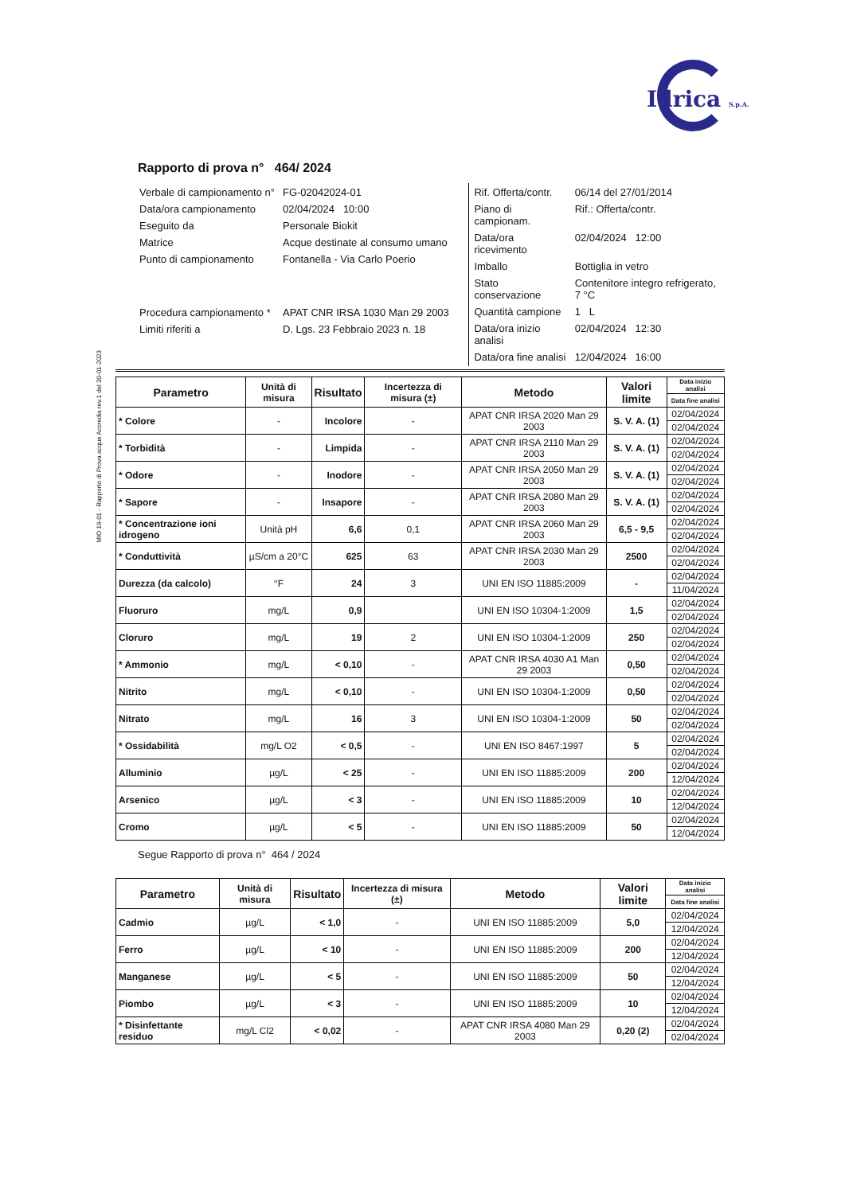Idrica S.p.A.
Rapporto di prova n° 464/ 2024
| Verbale di campionamento n° | FG-02042024-01 |
| Data/ora campionamento | 02/04/2024 10:00 |
| Eseguito da | Personale Biokit |
| Matrice | Acque destinate al consumo umano |
| Punto di campionamento | Fontanella - Via Carlo Poerio |
| Procedura campionamento * | APAT CNR IRSA 1030 Man 29 2003 |
| Limiti riferiti a | D. Lgs. 23 Febbraio 2023 n. 18 |
| Rif. Offerta/contr. | 06/14 del 27/01/2014 |
| Piano di campionam. | Rif.: Offerta/contr. |
| Data/ora ricevimento | 02/04/2024 12:00 |
| Imballo | Bottiglia in vetro |
| Stato conservazione | Contenitore integro refrigerato, 7 °C |
| Quantità campione | 1 L |
| Data/ora inizio analisi | 02/04/2024 12:30 |
| Data/ora fine analisi | 12/04/2024 16:00 |
MIO 19-01 - Rapporto di Prova acque Accredia rev.1 del 30-01-2023
| Parametro | Unità di misura | Risultato | Incertezza di misura (±) | Metodo | Valori limite | Data inizio analisi |
| --- | --- | --- | --- | --- | --- | --- |
| | | | | | | Data fine analisi |
| * Colore | - | Incolore | - | APAT CNR IRSA 2020 Man 29 2003 | S. V. A. (1) | 02/04/2024 |
| | | | | | | 02/04/2024 |
| * Torbidità | - | Limpida | - | APAT CNR IRSA 2110 Man 29 2003 | S. V. A. (1) | 02/04/2024 |
| | | | | | | 02/04/2024 |
| * Odore | - | Inodore | - | APAT CNR IRSA 2050 Man 29 2003 | S. V. A. (1) | 02/04/2024 |
| | | | | | | 02/04/2024 |
| * Sapore | - | Insapore | - | APAT CNR IRSA 2080 Man 29 2003 | S. V. A. (1) | 02/04/2024 |
| | | | | | | 02/04/2024 |
| * Concentrazione ioni idrogeno | Unità pH | 6,6 | 0,1 | APAT CNR IRSA 2060 Man 29 2003 | 6,5 - 9,5 | 02/04/2024 |
| | | | | | | 02/04/2024 |
| * Conduttività | µS/cm a 20°C | 625 | 63 | APAT CNR IRSA 2030 Man 29 2003 | 2500 | 02/04/2024 |
| | | | | | | 02/04/2024 |
| Durezza (da calcolo) | °F | 24 | 3 | UNI EN ISO 11885:2009 | - | 02/04/2024 |
| | | | | | | 11/04/2024 |
| Fluoruro | mg/L | 0,9 | | UNI EN ISO 10304-1:2009 | 1,5 | 02/04/2024 |
| | | | | | | 02/04/2024 |
| Cloruro | mg/L | 19 | 2 | UNI EN ISO 10304-1:2009 | 250 | 02/04/2024 |
| | | | | | | 02/04/2024 |
| * Ammonio | mg/L | < 0,10 | - | APAT CNR IRSA 4030 A1 Man 29 2003 | 0,50 | 02/04/2024 |
| | | | | | | 02/04/2024 |
| Nitrito | mg/L | < 0,10 | - | UNI EN ISO 10304-1:2009 | 0,50 | 02/04/2024 |
| | | | | | | 02/04/2024 |
| Nitrato | mg/L | 16 | 3 | UNI EN ISO 10304-1:2009 | 50 | 02/04/2024 |
| | | | | | | 02/04/2024 |
| * Ossidabilità | mg/L O2 | < 0,5 | - | UNI EN ISO 8467:1997 | 5 | 02/04/2024 |
| | | | | | | 02/04/2024 |
| Alluminio | µg/L | < 25 | - | UNI EN ISO 11885:2009 | 200 | 02/04/2024 |
| | | | | | | 12/04/2024 |
| Arsenico | µg/L | < 3 | - | UNI EN ISO 11885:2009 | 10 | 02/04/2024 |
| | | | | | | 12/04/2024 |
| Cromo | µg/L | < 5 | - | UNI EN ISO 11885:2009 | 50 | 02/04/2024 |
| | | | | | | 12/04/2024 |
Segue Rapporto di prova n° 464 / 2024
| Parametro | Unità di misura | Risultato | Incertezza di misura (±) | Metodo | Valori limite | Data inizio analisi |
| --- | --- | --- | --- | --- | --- | --- |
| | | | | | | Data fine analisi |
| Cadmio | µg/L | < 1,0 | - | UNI EN ISO 11885:2009 | 5,0 | 02/04/2024 |
| | | | | | | 12/04/2024 |
| Ferro | µg/L | < 10 | - | UNI EN ISO 11885:2009 | 200 | 02/04/2024 |
| | | | | | | 12/04/2024 |
| Manganese | µg/L | < 5 | - | UNI EN ISO 11885:2009 | 50 | 02/04/2024 |
| | | | | | | 12/04/2024 |
| Piombo | µg/L | < 3 | - | UNI EN ISO 11885:2009 | 10 | 02/04/2024 |
| | | | | | | 12/04/2024 |
| * Disinfettante residuo | mg/L Cl2 | < 0,02 | - | APAT CNR IRSA 4080 Man 29 2003 | 0,20 (2) | 02/04/2024 |
| | | | | | | 02/04/2024 |